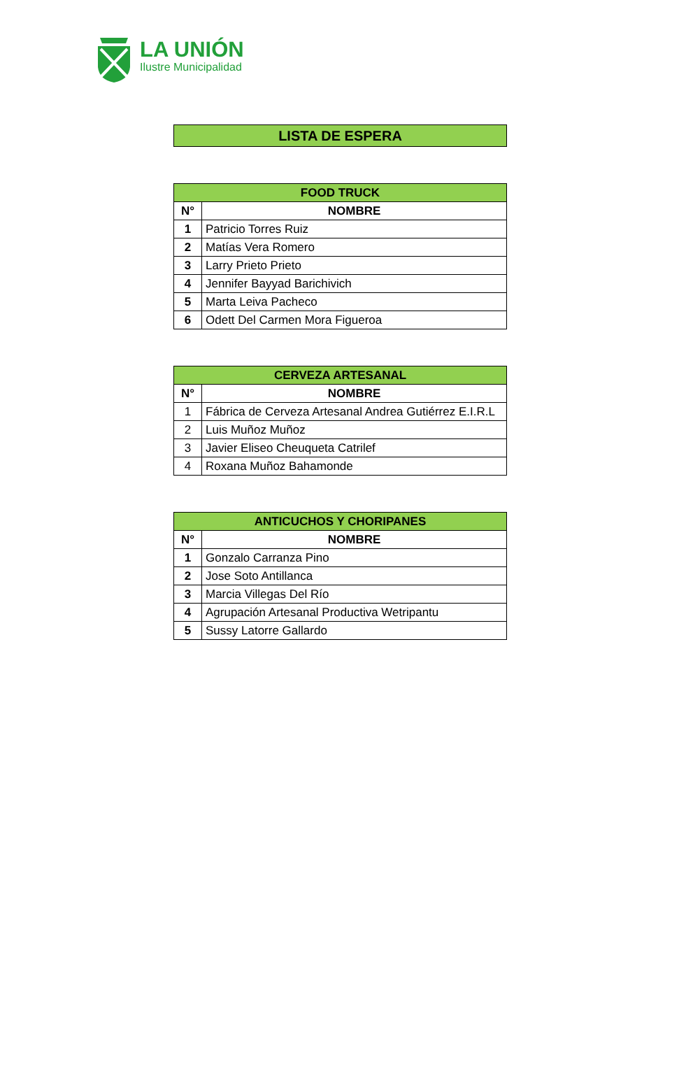LA UNIÓN
Ilustre Municipalidad
LISTA DE ESPERA
| FOOD TRUCK | |
| --- | --- |
| N° | NOMBRE |
| 1 | Patricio Torres Ruiz |
| 2 | Matías Vera Romero |
| 3 | Larry Prieto Prieto |
| 4 | Jennifer Bayyad Barichivich |
| 5 | Marta Leiva Pacheco |
| 6 | Odett Del Carmen Mora Figueroa |
| CERVEZA ARTESANAL | |
| --- | --- |
| N° | NOMBRE |
| 1 | Fábrica de Cerveza Artesanal Andrea Gutiérrez E.I.R.L |
| 2 | Luis Muñoz Muñoz |
| 3 | Javier Eliseo Cheuqueta Catrilef |
| 4 | Roxana Muñoz Bahamonde |
| ANTICUCHOS Y CHORIPANES | |
| --- | --- |
| N° | NOMBRE |
| 1 | Gonzalo Carranza Pino |
| 2 | Jose Soto Antillanca |
| 3 | Marcia Villegas Del Río |
| 4 | Agrupación Artesanal Productiva Wetripantu |
| 5 | Sussy Latorre Gallardo |